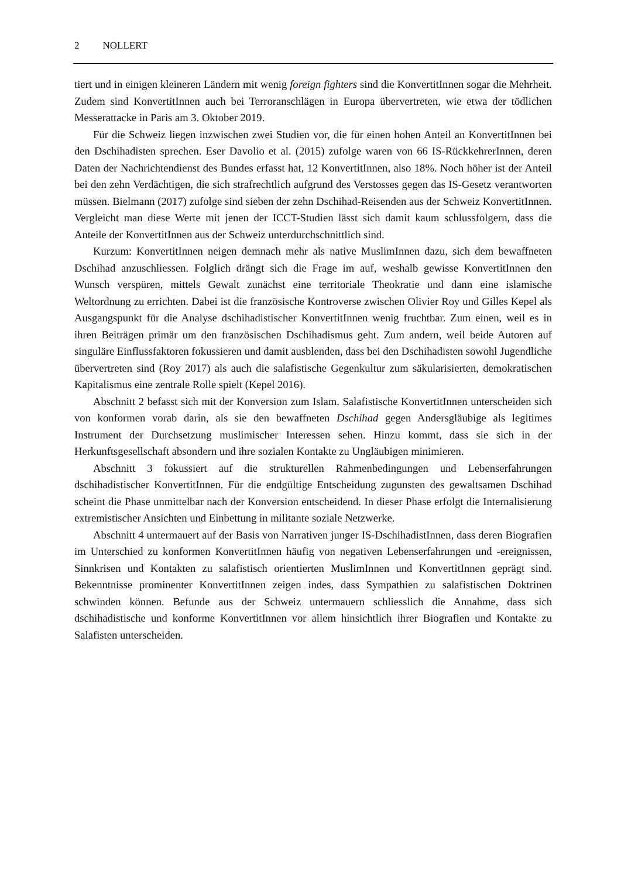2 NOLLERT
tiert und in einigen kleineren Ländern mit wenig foreign fighters sind die KonvertitInnen sogar die Mehrheit. Zudem sind KonvertitInnen auch bei Terroranschlägen in Europa übervertreten, wie etwa der tödlichen Messerattacke in Paris am 3. Oktober 2019.
Für die Schweiz liegen inzwischen zwei Studien vor, die für einen hohen Anteil an KonvertitInnen bei den Dschihadisten sprechen. Eser Davolio et al. (2015) zufolge waren von 66 IS-RückkehrerInnen, deren Daten der Nachrichtendienst des Bundes erfasst hat, 12 KonvertitInnen, also 18%. Noch höher ist der Anteil bei den zehn Verdächtigen, die sich strafrechtlich aufgrund des Verstosses gegen das IS-Gesetz verantworten müssen. Bielmann (2017) zufolge sind sieben der zehn Dschihad-Reisenden aus der Schweiz KonvertitInnen. Vergleicht man diese Werte mit jenen der ICCT-Studien lässt sich damit kaum schlussfolgern, dass die Anteile der KonvertitInnen aus der Schweiz unterdurchschnittlich sind.
Kurzum: KonvertitInnen neigen demnach mehr als native MuslimInnen dazu, sich dem bewaffneten Dschihad anzuschliessen. Folglich drängt sich die Frage im auf, weshalb gewisse KonvertitInnen den Wunsch verspüren, mittels Gewalt zunächst eine territoriale Theokratie und dann eine islamische Weltordnung zu errichten. Dabei ist die französische Kontroverse zwischen Olivier Roy und Gilles Kepel als Ausgangspunkt für die Analyse dschihadistischer KonvertitInnen wenig fruchtbar. Zum einen, weil es in ihren Beiträgen primär um den französischen Dschihadismus geht. Zum andern, weil beide Autoren auf singuläre Einflussfaktoren fokussieren und damit ausblenden, dass bei den Dschihadisten sowohl Jugendliche übervertreten sind (Roy 2017) als auch die salafistische Gegenkultur zum säkularisierten, demokratischen Kapitalismus eine zentrale Rolle spielt (Kepel 2016).
Abschnitt 2 befasst sich mit der Konversion zum Islam. Salafistische KonvertitInnen unterscheiden sich von konformen vorab darin, als sie den bewaffneten Dschihad gegen Andersgläubige als legitimes Instrument der Durchsetzung muslimischer Interessen sehen. Hinzu kommt, dass sie sich in der Herkunftsgesellschaft absondern und ihre sozialen Kontakte zu Ungläubigen minimieren.
Abschnitt 3 fokussiert auf die strukturellen Rahmenbedingungen und Lebenserfahrungen dschihadistischer KonvertitInnen. Für die endgültige Entscheidung zugunsten des gewaltsamen Dschihad scheint die Phase unmittelbar nach der Konversion entscheidend. In dieser Phase erfolgt die Internalisierung extremistischer Ansichten und Einbettung in militante soziale Netzwerke.
Abschnitt 4 untermauert auf der Basis von Narrativen junger IS-DschihadistInnen, dass deren Biografien im Unterschied zu konformen KonvertitInnen häufig von negativen Lebenserfahrungen und -ereignissen, Sinnkrisen und Kontakten zu salafistisch orientierten MuslimInnen und KonvertitInnen geprägt sind. Bekenntnisse prominenter KonvertitInnen zeigen indes, dass Sympathien zu salafistischen Doktrinen schwinden können. Befunde aus der Schweiz untermauern schliesslich die Annahme, dass sich dschihadistische und konforme KonvertitInnen vor allem hinsichtlich ihrer Biografien und Kontakte zu Salafisten unterscheiden.